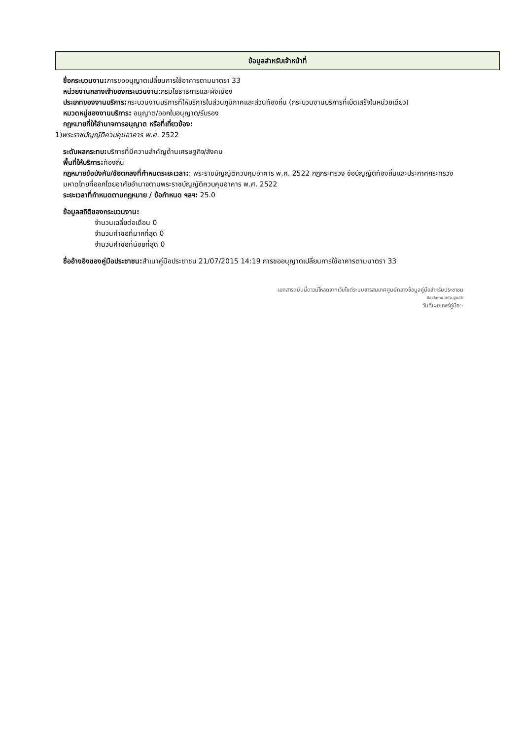ข้อมูลสำหรับเจ้าหน้าที่
ชื่อกระบวนงาน: การขออนุญาตเปลี่ยนการใช้อาคารตามมาตรา 33
หน่วยงานกลางเจ้าของกระบวนงาน:กรมโยธาธิการและผังเมือง
ประเภทของงานบริการ: กระบวนงานบริการที่ให้บริการในส่วนภูมิภาคและส่วนท้องถิ่น (กระบวนงานบริการที่เบ็ดเสร็จในหน่วยเดียว)
หมวดหมู่ของงานบริการ: อนุญาต/ออกใบอนุญาต/รับรอง
กฎหมายที่ให้อำนาจการอนุญาต หรือที่เกี่ยวข้อง:
1)พระราชบัญญัติควบคุมอาคาร พ.ศ. 2522
ระดับผลกระทบ: บริการที่มีความสำคัญด้านเศรษฐกิจ/สังคม
พื้นที่ให้บริการ: ท้องถิ่น
กฎหมายข้อบังคับ/ข้อตกลงที่กำหนดระยะเวลา:: พระราชบัญญัติควบคุมอาคาร พ.ศ. 2522 กฎกระทรวง ข้อบัญญัติท้องถิ่นและประกาศกระทรวงมหาดไทยที่ออกโดยอาศัยอำนาจตามพระราชบัญญัติควบคุมอาคาร พ.ศ. 2522
ระยะเวลาที่กำหนดตามกฎหมาย / ข้อกำหนด ฯลฯ: 25.0
ข้อมูลสถิติของกระบวนงาน:
จำนวนเฉลี่ยต่อเดือน 0
จำนวนคำขอที่มากที่สุด 0
จำนวนคำขอที่น้อยที่สุด 0
ชื่ออ้างอิงของคู่มือประชาชน: สำเนาคู่มือประชาชน 21/07/2015 14:19 การขออนุญาตเปลี่ยนการใช้อาคารตามมาตรา 33
เอกสารฉบับนี้ดาวน์โหลดจากเว็บไซต์ระบบสารสนเทศศูนย์กลางข้อมูลคู่มือสำหรับประชาชน
Backend.info.go.th
วันที่เผยแพร่คู่มือ:-